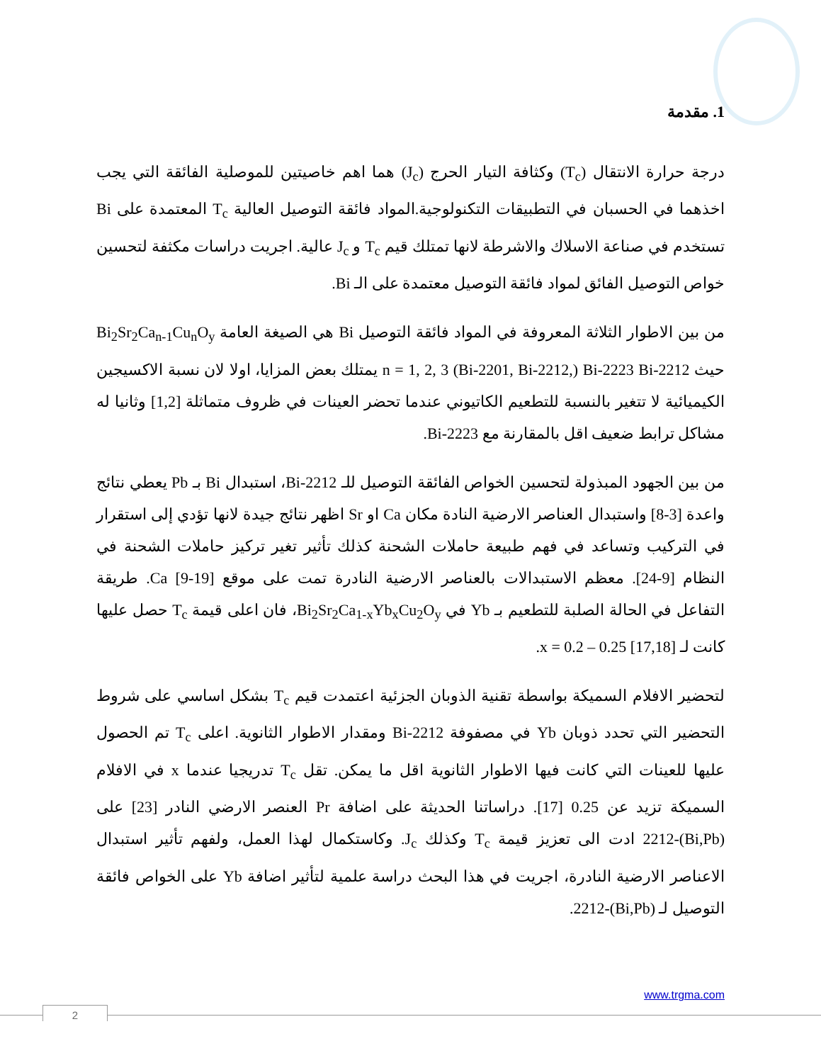1. مقدمة
درجة حرارة الانتقال (T<sub>c</sub>) وكثافة التيار الحرج (J<sub>c</sub>) هما اهم خاصيتين للموصلية الفائقة التي يجب اخذهما في الحسبان في التطبيقات التكنولوجية.المواد فائقة التوصيل العالية T<sub>c</sub> المعتمدة على Bi تستخدم في صناعة الاسلاك والاشرطة لانها تمتلك قيم T<sub>c</sub> و J<sub>c</sub> عالية. اجريت دراسات مكثفة لتحسين خواص التوصيل الفائق لمواد فائقة التوصيل معتمدة على الـ Bi.
من بين الاطوار الثلاثة المعروفة في المواد فائقة التوصيل Bi هي الصيغة العامة Bi<sub>2</sub>Sr<sub>2</sub>Ca<sub>n-1</sub>Cu<sub>n</sub>O<sub>y</sub> حيث n = 1, 2, 3 (Bi-2201, Bi-2212,) Bi-2223 Bi-2212 يمتلك بعض المزايا، اولا لان نسبة الاكسيجين الكيميائية لا تتغير بالنسبة للتطعيم الكاتيوني عندما تحضر العينات في ظروف متماثلة [1,2] وثانيا له مشاكل ترابط ضعيف اقل بالمقارنة مع Bi-2223.
من بين الجهود المبذولة لتحسين الخواص الفائقة التوصيل للـ Bi-2212، استبدال Bi بـ Pb يعطي نتائج واعدة [3-8] واستبدال العناصر الارضية النادة مكان Ca او Sr اظهر نتائج جيدة لانها تؤدي إلى استقرار في التركيب وتساعد في فهم طبيعة حاملات الشحنة كذلك تأثير تغير تركيز حاملات الشحنة في النظام [9-24]. معظم الاستبدالات بالعناصر الارضية النادرة تمت على موقع Ca [9-19]. طريقة التفاعل في الحالة الصلبة للتطعيم بـ Yb في Bi<sub>2</sub>Sr<sub>2</sub>Ca<sub>1-x</sub>Yb<sub>x</sub>Cu<sub>2</sub>O<sub>y</sub>، فان اعلى قيمة T<sub>c</sub> حصل عليها كانت لـ x = 0.2 – 0.25 [17,18].
لتحضير الافلام السميكة بواسطة تقنية الذوبان الجزئية اعتمدت قيم T<sub>c</sub> بشكل اساسي على شروط التحضير التي تحدد ذوبان Yb في مصفوفة Bi-2212 ومقدار الاطوار الثانوية. اعلى T<sub>c</sub> تم الحصول عليها للعينات التي كانت فيها الاطوار الثانوية اقل ما يمكن. تقل T<sub>c</sub> تدريجيا عندما x في الافلام السميكة تزيد عن 0.25 [17]. دراساتنا الحديثة على اضافة Pr العنصر الارضي النادر [23] على (Bi,Pb)-2212 ادت الى تعزيز قيمة T<sub>c</sub> وكذلك J<sub>c</sub>. وكاستكمال لهذا العمل، ولفهم تأثير استبدال الاعناصر الارضية النادرة، اجريت في هذا البحث دراسة علمية لتأثير اضافة Yb على الخواص فائقة التوصيل لـ (Bi,Pb)-2212.
www.trgma.com
2